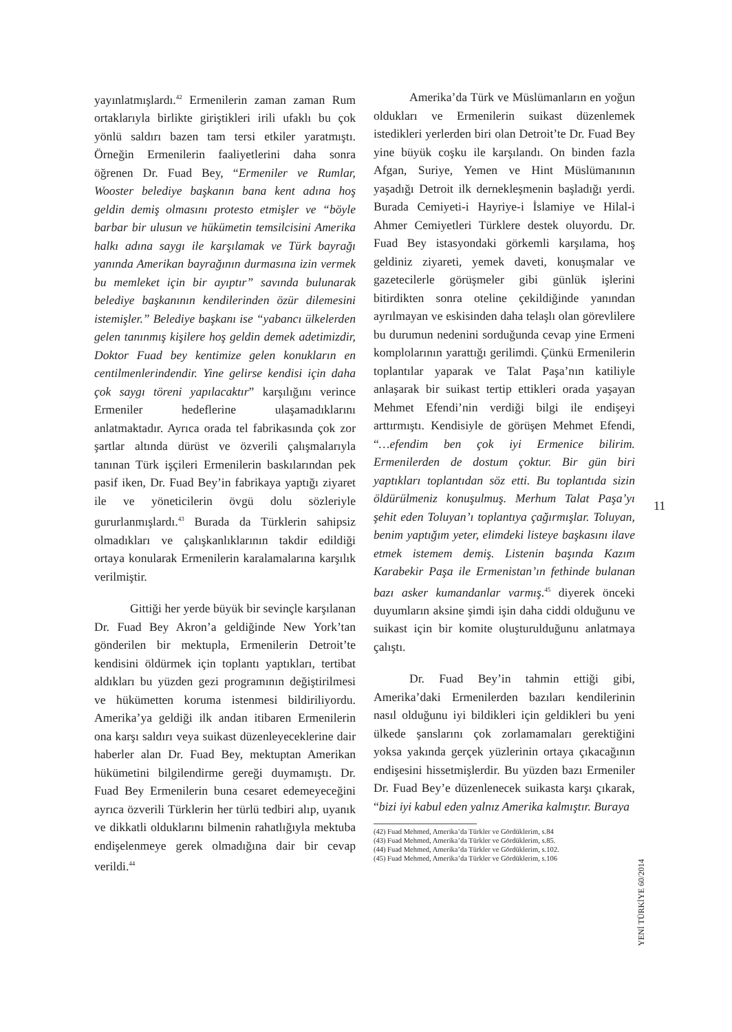yayınlatmışlardı.<sup>42</sup> Ermenilerin zaman zaman Rum ortaklarıyla birlikte giriştikleri irili ufaklı bu çok yönlü saldırı bazen tam tersi etkiler yaratmıştı. Örneğin Ermenilerin faaliyetlerini daha sonra öğrenen Dr. Fuad Bey, “Ermeniler ve Rumlar, Wooster belediye başkanın bana kent adına hoş geldin demiş olmasını protesto etmişler ve “böyle barbar bir ulusun ve hükümetin temsilcisini Amerika halkı adına saygı ile karşılamak ve Türk bayrağı yanında Amerikan bayrağının durmasına izin vermek bu memleket için bir ayıptır” savında bulunarak belediye başkanının kendilerinden özür dilemesini istemişler.” Belediye başkanı ise “yabancı ülkelerden gelen tanınmış kişilere hoş geldin demek adetimizdir, Doktor Fuad bey kentimize gelen konukların en centilmenlerindendir. Yine gelirse kendisi için daha çok saygı töreni yapılacaktır” karşılığını verince Ermeniler hedeflerine ulaşamadıklarını anlatmaktadır. Ayrıca orada tel fabrikasında çok zor şartlar altında dürüst ve özverili çalışmalarıyla tanınan Türk işçileri Ermenilerin baskılarından pek pasif iken, Dr. Fuad Bey’in fabrikaya yaptığı ziyaret ile ve yöneticilerin övgü dolu sözleriyle gururlanmışlardı.<sup>43</sup> Burada da Türklerin sahipsiz olmadıkları ve çalışkanlıklarının takdir edildiği ortaya konularak Ermenilerin karalamalarına karşılık verilmiştir.
Gittiği her yerde büyük bir sevinçle karşılanan Dr. Fuad Bey Akron’a geldiğinde New York’tan gönderilen bir mektupla, Ermenilerin Detroit’te kendisini öldürmek için toplantı yaptıkları, tertibat aldıkları bu yüzden gezi programının değiştirilmesi ve hükümetten koruma istenmesi bildiriliyordu. Amerika’ya geldiği ilk andan itibaren Ermenilerin ona karşı saldırı veya suikast düzenleyeceklerine dair haberler alan Dr. Fuad Bey, mektuptan Amerikan hükümetini bilgilendirme gereği duymamıştı. Dr. Fuad Bey Ermenilerin buna cesaret edemeyeceğini ayrıca özverili Türklerin her türlü tedbiri alıp, uyanık ve dikkatli olduklarını bilmenin rahatlığıyla mektuba endişelenmeye gerek olmadığına dair bir cevap verildi.<sup>44</sup>
Amerika’da Türk ve Müslümanların en yoğun oldukları ve Ermenilerin suikast düzenlemek istedikleri yerlerden biri olan Detroit’te Dr. Fuad Bey yine büyük coşku ile karşılandı. On binden fazla Afgan, Suriye, Yemen ve Hint Müslümanının yaşadığı Detroit ilk dernekleşmenin başladığı yerdi. Burada Cemiyeti-i Hayriye-i İslamiye ve Hilal-i Ahmer Cemiyetleri Türklere destek oluyordu. Dr. Fuad Bey istasyondaki görkemli karşılama, hoş geldiniz ziyareti, yemek daveti, konuşmalar ve gazetecilerle görüşmeler gibi günlük işlerini bitirdikten sonra oteline çekildiğinde yanından ayrılmayan ve eskisinden daha telaşlı olan görevlilere bu durumun nedenini sorduğunda cevap yine Ermeni komplolarının yarattığı gerilimdi. Çünkü Ermenilerin toplantılar yaparak ve Talat Paşa’nın katiliyle anlaşarak bir suikast tertip ettikleri orada yaşayan Mehmet Efendi’nin verdiği bilgi ile endişeyi arttırmıştı. Kendisiyle de görüşen Mehmet Efendi, “…efendim ben çok iyi Ermenice bilirim. Ermenilerden de dostum çoktur. Bir gün biri yaptıkları toplantıdan söz etti. Bu toplantıda sizin öldürülmeniz konuşulmuş. Merhum Talat Paşa’yı şehit eden Toluyan’ı toplantıya çağırmışlar. Toluyan, benim yaptığım yeter, elimdeki listeye başkasını ilave etmek istemem demiş. Listenin başında Kazım Karabekir Paşa ile Ermenistan’ın fethinde bulanan bazı asker kumandanlar varmış.<sup>45</sup> diyerek önceki duyumların aksine şimdi işin daha ciddi olduğunu ve suikast için bir komite oluşturulduğunu anlatmaya çalıştı.
Dr. Fuad Bey’in tahmin ettiği gibi, Amerika’daki Ermenilerden bazıları kendilerinin nasıl olduğunu iyi bildikleri için geldikleri bu yeni ülkede şanslarını çok zorlamamaları gerektiğini yoksa yakında gerçek yüzlerinin ortaya çıkacağının endişesini hissetmişlerdir. Bu yüzden bazı Ermeniler Dr. Fuad Bey’e düzenlenecek suikasta karşı çıkarak, “bizi iyi kabul eden yalnız Amerika kalmıştır. Buraya
(42) Fuad Mehmed, Amerika’da Türkler ve Gördüklerim, s.84
(43) Fuad Mehmed, Amerika’da Türkler ve Gördüklerim, s.85.
(44) Fuad Mehmed, Amerika’da Türkler ve Gördüklerim, s.102.
(45) Fuad Mehmed, Amerika’da Türkler ve Gördüklerim, s.106
11
YENİ TÜRKİYE 60/2014